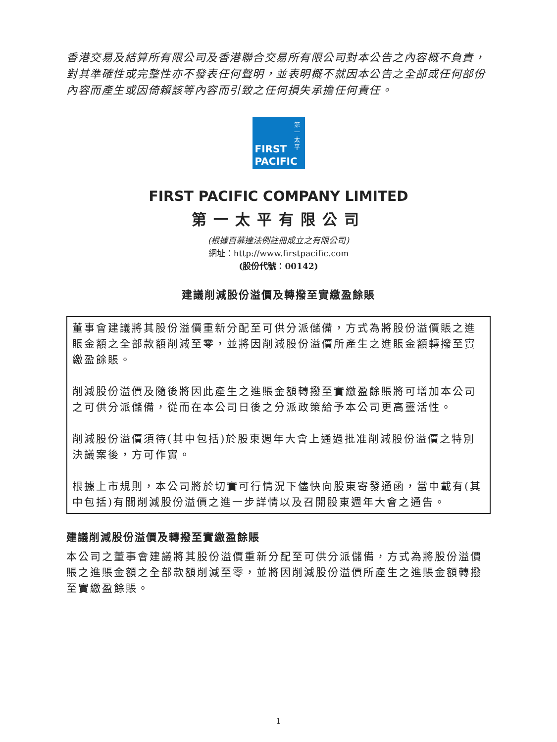香港交易及結算所有限公司及香港聯合交易所有限公司對本公告之內容概不負責，對其準確性或完整性亦不發表任何聲明，並表明概不就因本公告之全部或任何部份內容而產生或因倚賴該等內容而引致之任何損失承擔任何責任。
第一太平
FIRST
PACIFIC
FIRST PACIFIC COMPANY LIMITED
第一太平有限公司
(根據百慕達法例註冊成立之有限公司)
網址：http://www.firstpacific.com
(股份代號：00142)
建議削減股份溢價及轉撥至實繳盈餘賬
董事會建議將其股份溢價重新分配至可供分派儲備，方式為將股份溢價賬之進賬金額之全部款額削減至零，並將因削減股份溢價所產生之進賬金額轉撥至實繳盈餘賬。
削減股份溢價及隨後將因此產生之進賬金額轉撥至實繳盈餘賬將可增加本公司之可供分派儲備，從而在本公司日後之分派政策給予本公司更高靈活性。
削減股份溢價須待(其中包括)於股東週年大會上通過批准削減股份溢價之特別決議案後，方可作實。
根據上市規則，本公司將於切實可行情況下儘快向股東寄發通函，當中載有(其中包括)有關削減股份溢價之進一步詳情以及召開股東週年大會之通告。
建議削減股份溢價及轉撥至實繳盈餘賬
本公司之董事會建議將其股份溢價重新分配至可供分派儲備，方式為將股份溢價賬之進賬金額之全部款額削減至零，並將因削減股份溢價所產生之進賬金額轉撥至實繳盈餘賬。
1